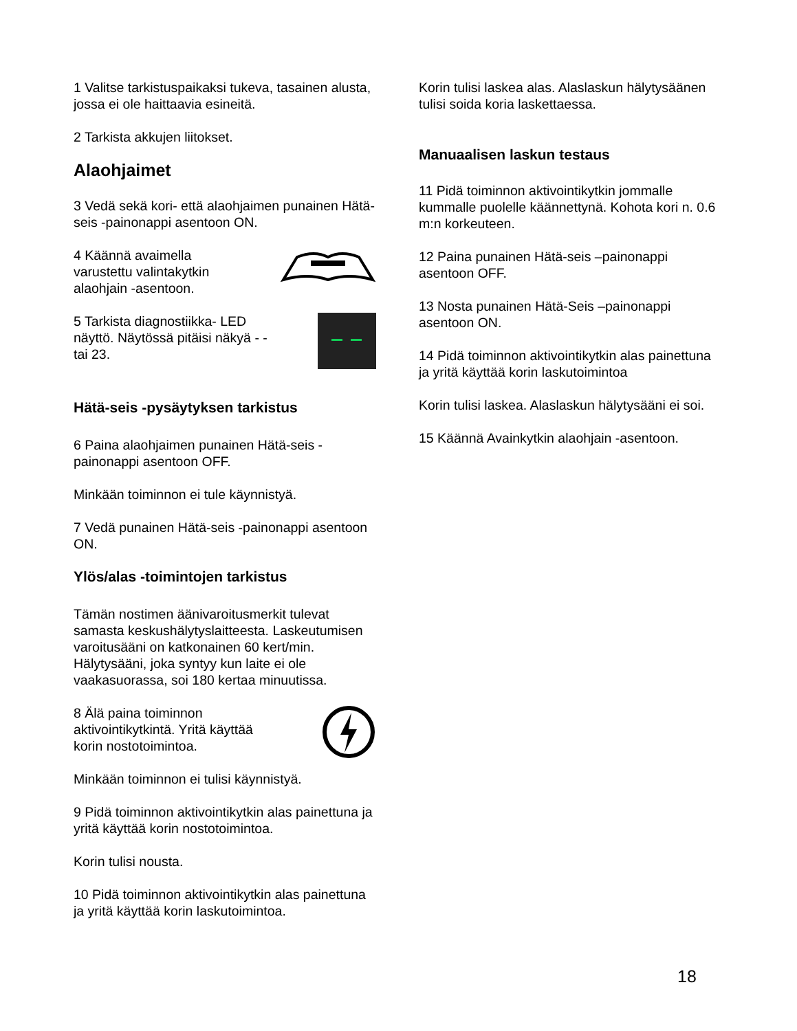1 Valitse tarkistuspaikaksi tukeva, tasainen alusta, jossa ei ole haittaavia esineitä.
2 Tarkista akkujen liitokset.
Alaohjaimet
3 Vedä sekä kori- että alaohjaimen punainen Hätä-seis -painonappi asentoon ON.
4 Käännä avaimella varustettu valintakytkin alaohjain -asentoon.
5 Tarkista diagnostiikka- LED näyttö. Näytössä pitäisi näkyä - - tai 23.
Hätä-seis -pysäytyksen tarkistus
6 Paina alaohjaimen punainen Hätä-seis -painonappi asentoon OFF.
Minkään toiminnon ei tule käynnistyä.
7 Vedä punainen Hätä-seis -painonappi asentoon ON.
Ylös/alas -toimintojen tarkistus
Tämän nostimen äänivaroitusmerkit tulevat samasta keskushälytyslaitteesta. Laskeutumisen varoitusääni on katkonainen 60 kert/min. Hälytysääni, joka syntyy kun laite ei ole vaakasuorassa, soi 180 kertaa minuutissa.
8 Älä paina toiminnon aktivointikytkintä. Yritä käyttää korin nostotoimintoa.
Minkään toiminnon ei tulisi käynnistyä.
9 Pidä toiminnon aktivointikytkin alas painettuna ja yritä käyttää korin nostotoimintoa.
Korin tulisi nousta.
10 Pidä toiminnon aktivointikytkin alas painettuna ja yritä käyttää korin laskutoimintoa.
Korin tulisi laskea alas. Alaslaskun hälytysäänen tulisi soida koria laskettaessa.
Manuaalisen laskun testaus
11 Pidä toiminnon aktivointikytkin jommalle kummalle puolelle käännettynä. Kohota kori n. 0.6 m:n korkeuteen.
12 Paina punainen Hätä-seis –painonappi asentoon OFF.
13 Nosta punainen Hätä-Seis –painonappi asentoon ON.
14 Pidä toiminnon aktivointikytkin alas painettuna ja yritä käyttää korin laskutoimintoa
Korin tulisi laskea. Alaslaskun hälytysääni ei soi.
15 Käännä Avainkytkin alaohjain -asentoon.
18